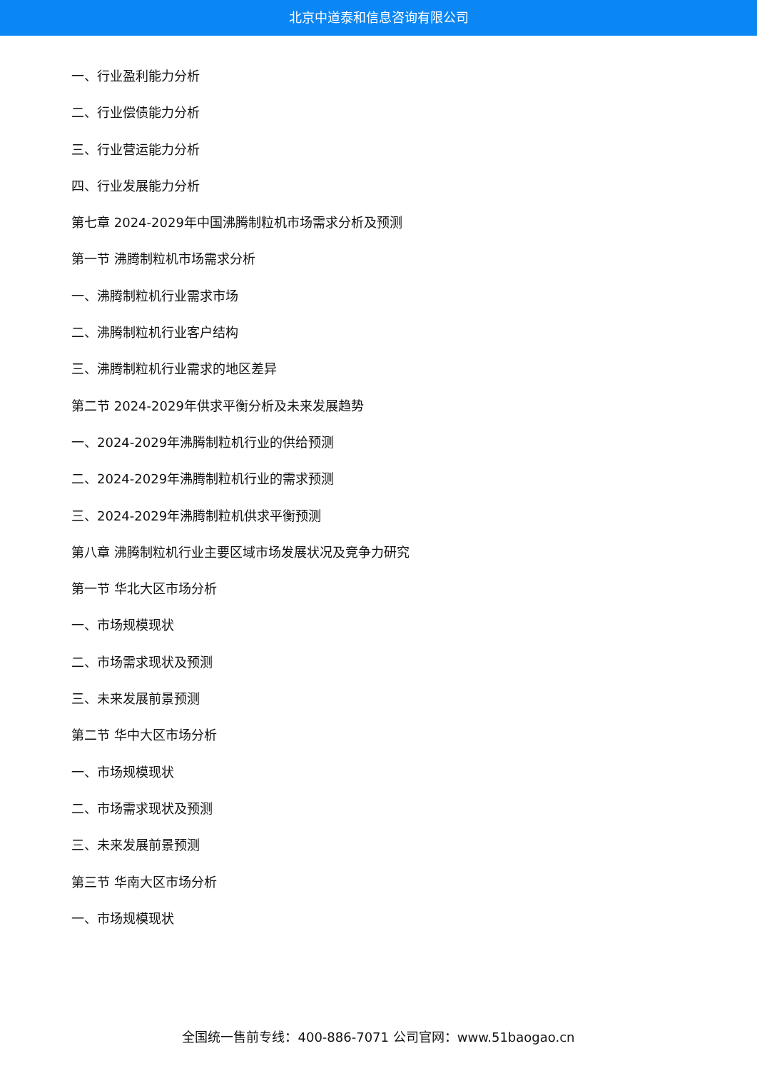北京中道泰和信息咨询有限公司
一、行业盈利能力分析
二、行业偿债能力分析
三、行业营运能力分析
四、行业发展能力分析
第七章 2024-2029年中国沸腾制粒机市场需求分析及预测
第一节 沸腾制粒机市场需求分析
一、沸腾制粒机行业需求市场
二、沸腾制粒机行业客户结构
三、沸腾制粒机行业需求的地区差异
第二节 2024-2029年供求平衡分析及未来发展趋势
一、2024-2029年沸腾制粒机行业的供给预测
二、2024-2029年沸腾制粒机行业的需求预测
三、2024-2029年沸腾制粒机供求平衡预测
第八章 沸腾制粒机行业主要区域市场发展状况及竞争力研究
第一节 华北大区市场分析
一、市场规模现状
二、市场需求现状及预测
三、未来发展前景预测
第二节 华中大区市场分析
一、市场规模现状
二、市场需求现状及预测
三、未来发展前景预测
第三节 华南大区市场分析
一、市场规模现状
全国统一售前专线：400-886-7071 公司官网：www.51baogao.cn